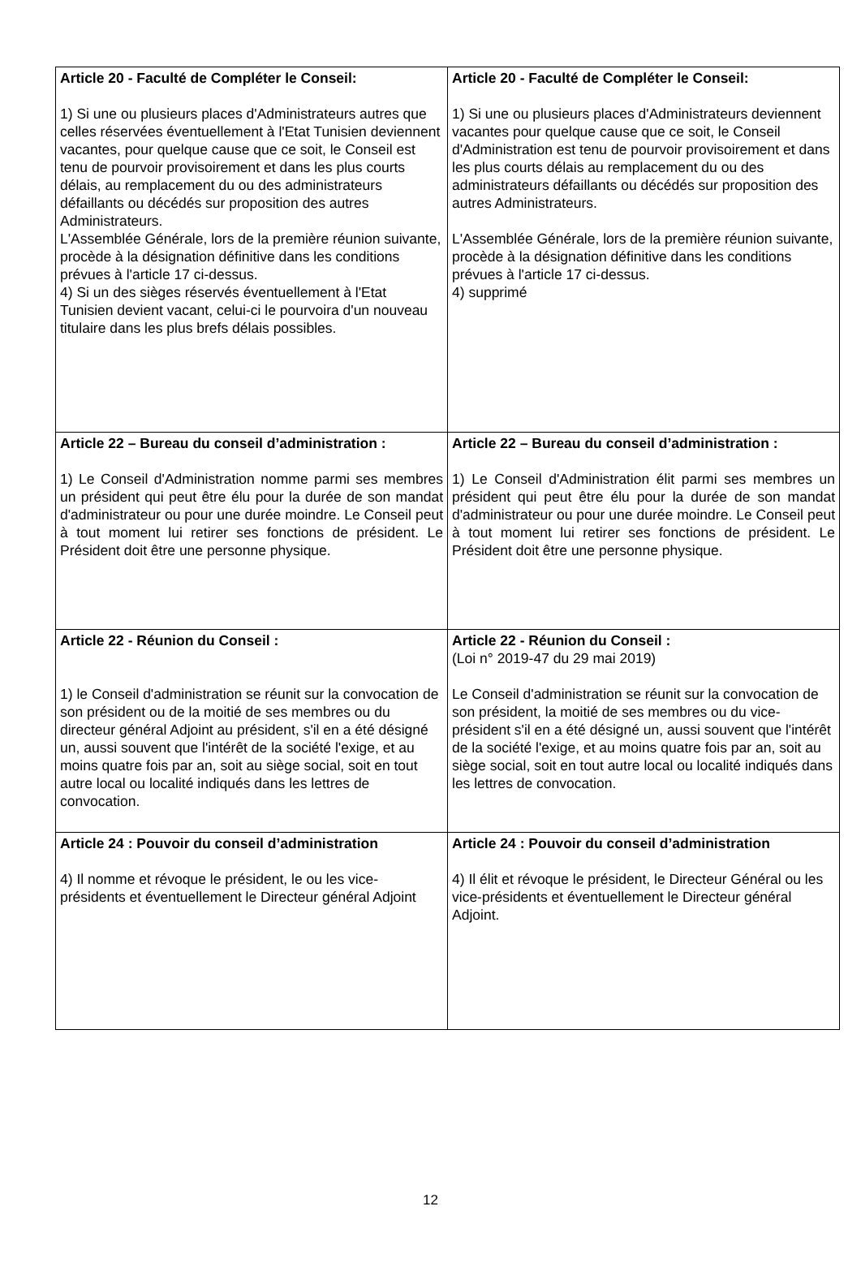| Article 20 - Faculté de Compléter le Conseil: 1) Si une ou plusieurs places d'Administrateurs autres que celles réservées éventuellement à l'Etat Tunisien deviennent vacantes, pour quelque cause que ce soit, le Conseil est tenu de pourvoir provisoirement et dans les plus courts délais, au remplacement du ou des administrateurs défaillants ou décédés sur proposition des autres Administrateurs. L'Assemblée Générale, lors de la première réunion suivante, procède à la désignation définitive dans les conditions prévues à l'article 17 ci-dessus. 4) Si un des sièges réservés éventuellement à l'Etat Tunisien devient vacant, celui-ci le pourvoira d'un nouveau titulaire dans les plus brefs délais possibles. | Article 20 - Faculté de Compléter le Conseil: 1) Si une ou plusieurs places d'Administrateurs deviennent vacantes pour quelque cause que ce soit, le Conseil d'Administration est tenu de pourvoir provisoirement et dans les plus courts délais au remplacement du ou des administrateurs défaillants ou décédés sur proposition des autres Administrateurs. L'Assemblée Générale, lors de la première réunion suivante, procède à la désignation définitive dans les conditions prévues à l'article 17 ci-dessus. 4) supprimé |
| Article 22 – Bureau du conseil d’administration : 1) Le Conseil d'Administration nomme parmi ses membres un président qui peut être élu pour la durée de son mandat d'administrateur ou pour une durée moindre. Le Conseil peut à tout moment lui retirer ses fonctions de président. Le Président doit être une personne physique. | Article 22 – Bureau du conseil d’administration : 1) Le Conseil d'Administration élit parmi ses membres un président qui peut être élu pour la durée de son mandat d'administrateur ou pour une durée moindre. Le Conseil peut à tout moment lui retirer ses fonctions de président. Le Président doit être une personne physique. |
| Article 22 - Réunion du Conseil : 1) le Conseil d'administration se réunit sur la convocation de son président ou de la moitié de ses membres ou du directeur général Adjoint au président, s'il en a été désigné un, aussi souvent que l'intérêt de la société l'exige, et au moins quatre fois par an, soit au siège social, soit en tout autre local ou localité indiqués dans les lettres de convocation. | Article 22 - Réunion du Conseil : (Loi n° 2019-47 du 29 mai 2019) Le Conseil d'administration se réunit sur la convocation de son président, la moitié de ses membres ou du vice-président s'il en a été désigné un, aussi souvent que l'intérêt de la société l'exige, et au moins quatre fois par an, soit au siège social, soit en tout autre local ou localité indiqués dans les lettres de convocation. |
| Article 24 : Pouvoir du conseil d’administration 4) Il nomme et révoque le président, le ou les vice-présidents et éventuellement le Directeur général Adjoint | Article 24 : Pouvoir du conseil d’administration 4) Il élit et révoque le président, le Directeur Général ou les vice-présidents et éventuellement le Directeur général Adjoint. |
12